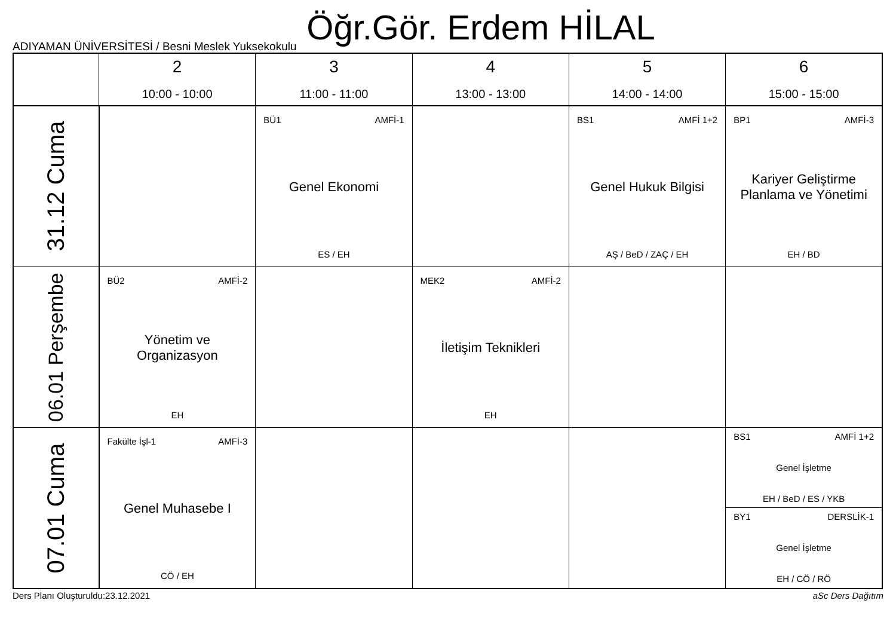Öğr.Gör. Erdem HİLAL
ADIYAMAN ÜNİVERSİTESİ / Besni Meslek Yuksekokulu
| | 2 10:00 - 10:00 | 3 11:00 - 11:00 | 4 13:00 - 13:00 | 5 14:00 - 14:00 | 6 15:00 - 15:00 |
| --- | --- | --- | --- | --- | --- |
| 31.12 Cuma | | BÜ1 AMFİ-1 Genel Ekonomi ES / EH | | BS1 AMFİ 1+2 Genel Hukuk Bilgisi AŞ / BeD / ZAÇ / EH | BP1 AMFİ-3 Kariyer Geliştirme Planlama ve Yönetimi EH / BD |
| 06.01 Perşembe | BÜ2 AMFİ-2 Yönetim ve Organizasyon EH | | MEK2 AMFİ-2 İletişim Teknikleri EH | | |
| 07.01 Cuma | Fakülte İşl-1 AMFİ-3 Genel Muhasebe I CÖ / EH | | | | BS1 AMFİ 1+2 Genel İşletme EH / BeD / ES / YKB BY1 DERSLİK-1 Genel İşletme EH / CÖ / RÖ |
Ders Planı Oluşturuldu:23.12.2021 aSc Ders Dağıtım